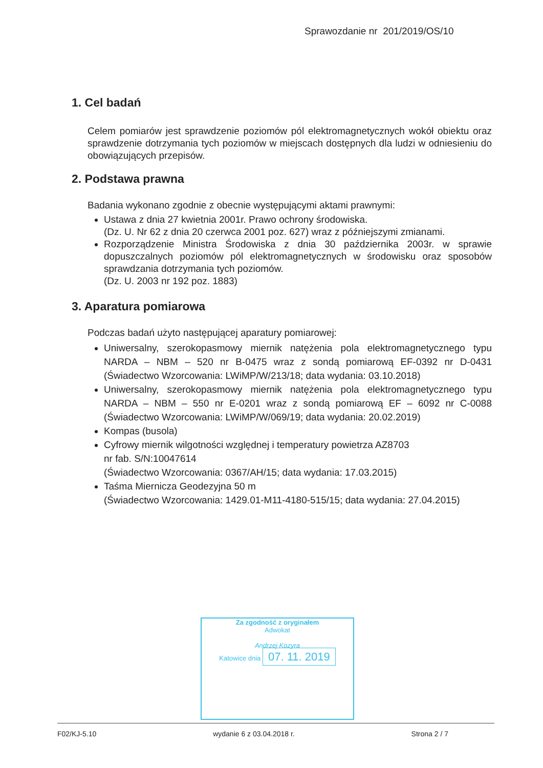Sprawozdanie nr 201/2019/OS/10
1. Cel badań
Celem pomiarów jest sprawdzenie poziomów pól elektromagnetycznych wokół obiektu oraz sprawdzenie dotrzymania tych poziomów w miejscach dostępnych dla ludzi w odniesieniu do obowiązujących przepisów.
2. Podstawa prawna
Badania wykonano zgodnie z obecnie występującymi aktami prawnymi:
Ustawa z dnia 27 kwietnia 2001r. Prawo ochrony środowiska.
(Dz. U. Nr 62 z dnia 20 czerwca 2001 poz. 627) wraz z późniejszymi zmianami.
Rozporządzenie Ministra Środowiska z dnia 30 października 2003r. w sprawie dopuszczalnych poziomów pól elektromagnetycznych w środowisku oraz sposobów sprawdzania dotrzymania tych poziomów.
(Dz. U. 2003 nr 192 poz. 1883)
3. Aparatura pomiarowa
Podczas badań użyto następującej aparatury pomiarowej:
Uniwersalny, szerokopasmowy miernik natężenia pola elektromagnetycznego typu NARDA – NBM – 520 nr B-0475 wraz z sondą pomiarową EF-0392 nr D-0431 (Świadectwo Wzorcowania: LWiMP/W/213/18; data wydania: 03.10.2018)
Uniwersalny, szerokopasmowy miernik natężenia pola elektromagnetycznego typu NARDA – NBM – 550 nr E-0201 wraz z sondą pomiarową EF – 6092 nr C-0088 (Świadectwo Wzorcowania: LWiMP/W/069/19; data wydania: 20.02.2019)
Kompas (busola)
Cyfrowy miernik wilgotności względnej i temperatury powietrza AZ8703
nr fab. S/N:10047614
(Świadectwo Wzorcowania: 0367/AH/15; data wydania: 17.03.2015)
Taśma Miernicza Geodezyjna 50 m
(Świadectwo Wzorcowania: 1429.01-M11-4180-515/15; data wydania: 27.04.2015)
Za zgodność z oryginałem
Adwokat
Andrzej Kozyra
Katowice dnia 07. 11. 2019
F02/KJ-5.10 wydanie 6 z 03.04.2018 r. Strona 2 / 7